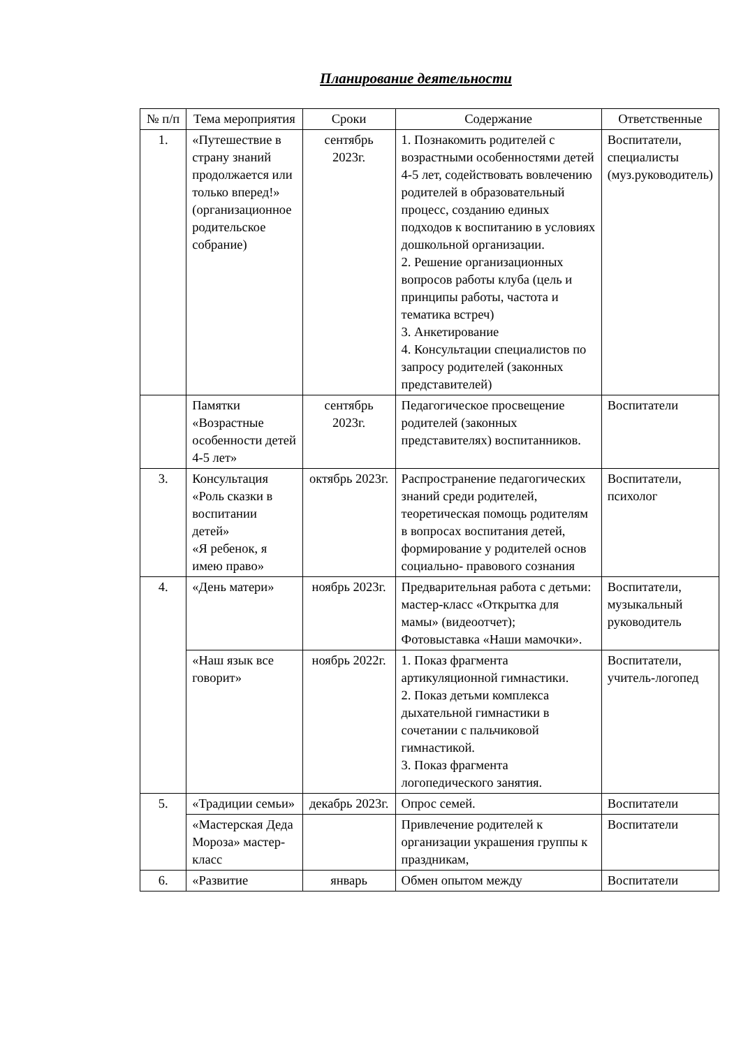Планирование деятельности
| № п/п | Тема мероприятия | Сроки | Содержание | Ответственные |
| --- | --- | --- | --- | --- |
| 1. | «Путешествие в страну знаний продолжается или только вперед!» (организационное родительское собрание) | сентябрь 2023г. | 1. Познакомить родителей с возрастными особенностями детей 4-5 лет, содействовать вовлечению родителей в образовательный процесс, созданию единых подходов к воспитанию в условиях дошкольной организации. 2. Решение организационных вопросов работы клуба (цель и принципы работы, частота и тематика встреч) 3. Анкетирование 4. Консультации специалистов по запросу родителей (законных представителей) | Воспитатели, специалисты (муз.руководитель) |
| | Памятки «Возрастные особенности детей 4-5 лет» | сентябрь 2023г. | Педагогическое просвещение родителей (законных представителях) воспитанников. | Воспитатели |
| 3. | Консультация «Роль сказки в воспитании детей» «Я ребенок, я имею право» | октябрь 2023г. | Распространение педагогических знаний среди родителей, теоретическая помощь родителям в вопросах воспитания детей, формирование у родителей основ социально- правового сознания | Воспитатели, психолог |
| 4. | «День матери» | ноябрь 2023г. | Предварительная работа с детьми: мастер-класс «Открытка для мамы» (видеоотчет); Фотовыставка «Наши мамочки». | Воспитатели, музыкальный руководитель |
| | «Наш язык все говорит» | ноябрь 2022г. | 1. Показ фрагмента артикуляционной гимнастики. 2. Показ детьми комплекса дыхательной гимнастики в сочетании с пальчиковой гимнастикой. 3. Показ фрагмента логопедического занятия. | Воспитатели, учитель-логопед |
| 5. | «Традиции семьи» | декабрь 2023г. | Опрос семей. | Воспитатели |
| | «Мастерская Деда Мороза» мастер-класс | | Привлечение родителей к организации украшения группы к праздникам, | Воспитатели |
| 6. | «Развитие | январь | Обмен опытом между | Воспитатели |